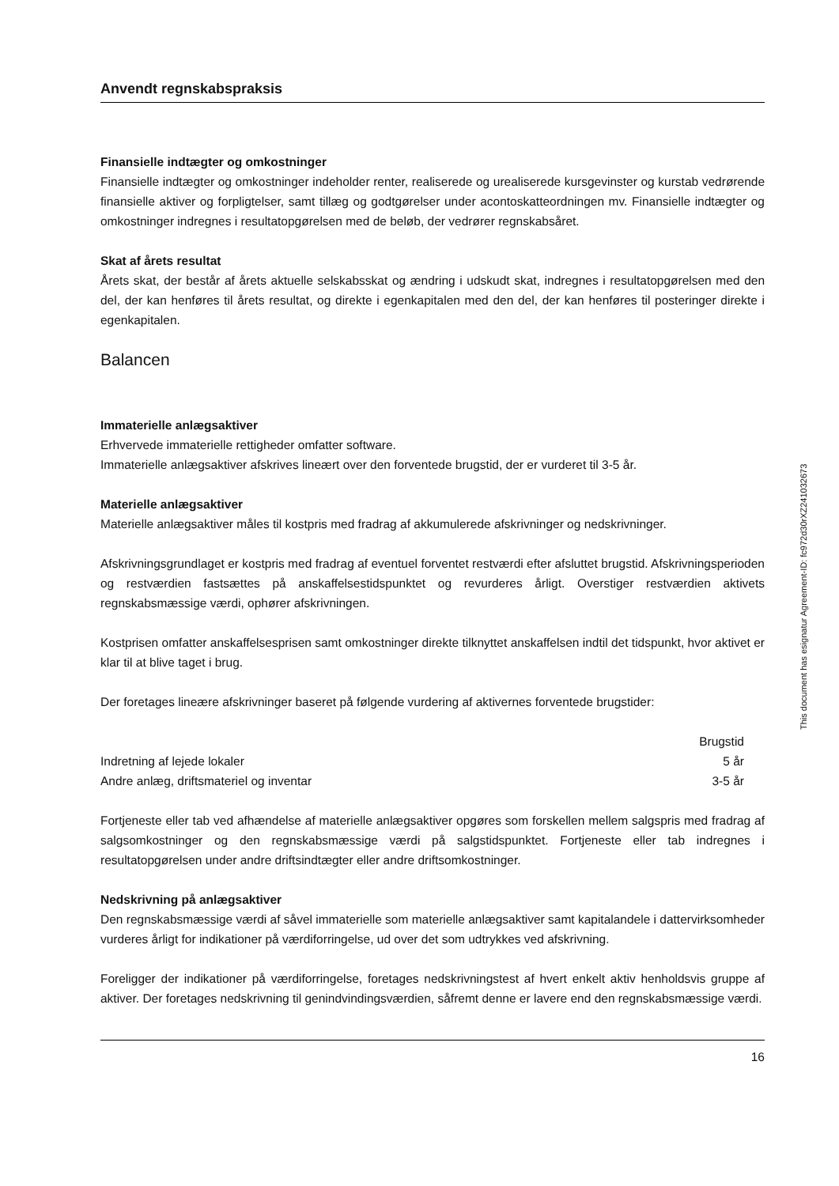Anvendt regnskabspraksis
Finansielle indtægter og omkostninger
Finansielle indtægter og omkostninger indeholder renter, realiserede og urealiserede kursgevinster og kurstab vedrørende finansielle aktiver og forpligtelser, samt tillæg og godtgørelser under acontoskatteordningen mv. Finansielle indtægter og omkostninger indregnes i resultatopgørelsen med de beløb, der vedrører regnskabsåret.
Skat af årets resultat
Årets skat, der består af årets aktuelle selskabsskat og ændring i udskudt skat, indregnes i resultatopgørelsen med den del, der kan henføres til årets resultat, og direkte i egenkapitalen med den del, der kan henføres til posteringer direkte i egenkapitalen.
Balancen
Immaterielle anlægsaktiver
Erhvervede immaterielle rettigheder omfatter software.
Immaterielle anlægsaktiver afskrives lineært over den forventede brugstid, der er vurderet til 3-5 år.
Materielle anlægsaktiver
Materielle anlægsaktiver måles til kostpris med fradrag af akkumulerede afskrivninger og nedskrivninger.
Afskrivningsgrundlaget er kostpris med fradrag af eventuel forventet restværdi efter afsluttet brugstid. Afskrivningsperioden og restværdien fastsættes på anskaffelsestidspunktet og revurderes årligt. Overstiger restværdien aktivets regnskabsmæssige værdi, ophører afskrivningen.
Kostprisen omfatter anskaffelsesprisen samt omkostninger direkte tilknyttet anskaffelsen indtil det tidspunkt, hvor aktivet er klar til at blive taget i brug.
Der foretages lineære afskrivninger baseret på følgende vurdering af aktivernes forventede brugstider:
| | Brugstid |
| --- | --- |
| Indretning af lejede lokaler | 5 år |
| Andre anlæg, driftsmateriel og inventar | 3-5 år |
Fortjeneste eller tab ved afhændelse af materielle anlægsaktiver opgøres som forskellen mellem salgspris med fradrag af salgsomkostninger og den regnskabsmæssige værdi på salgstidspunktet. Fortjeneste eller tab indregnes i resultatopgørelsen under andre driftsindtægter eller andre driftsomkostninger.
Nedskrivning på anlægsaktiver
Den regnskabsmæssige værdi af såvel immaterielle som materielle anlægsaktiver samt kapitalandele i dattervirksomheder vurderes årligt for indikationer på værdiforringelse, ud over det som udtrykkes ved afskrivning.
Foreligger der indikationer på værdiforringelse, foretages nedskrivningstest af hvert enkelt aktiv henholdsvis gruppe af aktiver. Der foretages nedskrivning til genindvindingsværdien, såfremt denne er lavere end den regnskabsmæssige værdi.
16
This document has esignatur Agreement-ID: fc972d30rXZ241032673